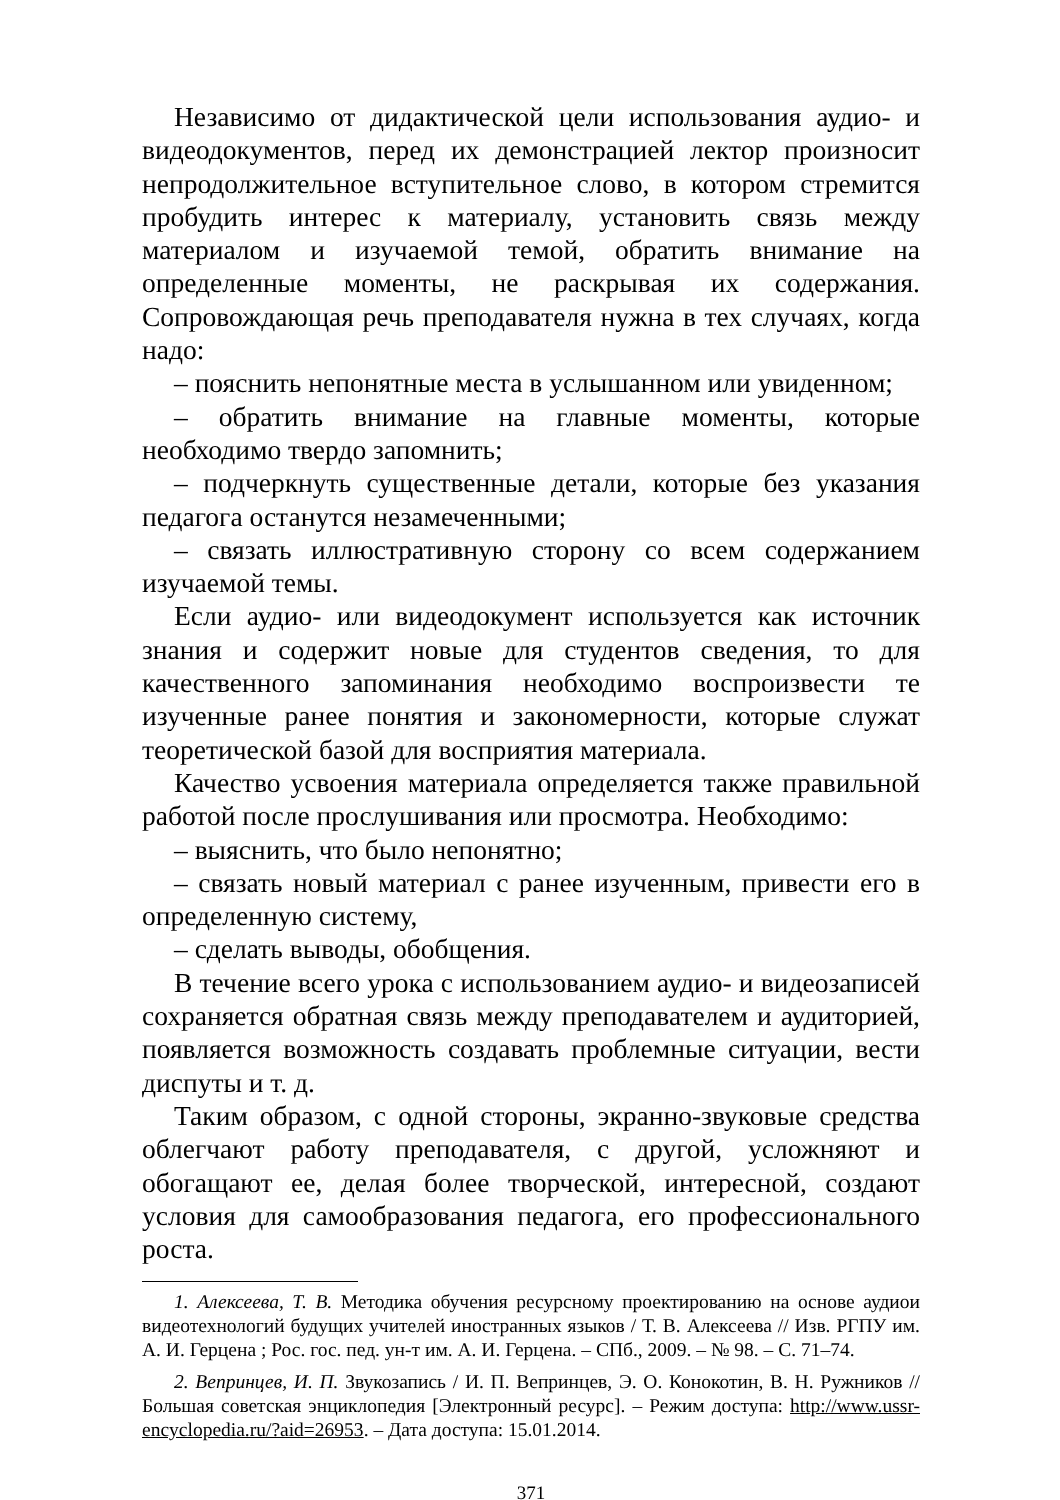Независимо от дидактической цели использования аудио- и видеодокументов, перед их демонстрацией лектор произносит непродолжительное вступительное слово, в котором стремится пробудить интерес к материалу, установить связь между материалом и изучаемой темой, обратить внимание на определенные моменты, не раскрывая их содержания. Сопровождающая речь преподавателя нужна в тех случаях, когда надо:
– пояснить непонятные места в услышанном или увиденном;
– обратить внимание на главные моменты, которые необходимо твердо запомнить;
– подчеркнуть существенные детали, которые без указания педагога останутся незамеченными;
– связать иллюстративную сторону со всем содержанием изучаемой темы.
Если аудио- или видеодокумент используется как источник знания и содержит новые для студентов сведения, то для качественного запоминания необходимо воспроизвести те изученные ранее понятия и закономерности, которые служат теоретической базой для восприятия материала.
Качество усвоения материала определяется также правильной работой после прослушивания или просмотра. Необходимо:
– выяснить, что было непонятно;
– связать новый материал с ранее изученным, привести его в определенную систему,
– сделать выводы, обобщения.
В течение всего урока с использованием аудио- и видеозаписей сохраняется обратная связь между преподавателем и аудиторией, появляется возможность создавать проблемные ситуации, вести диспуты и т. д.
Таким образом, с одной стороны, экранно-звуковые средства облегчают работу преподавателя, с другой, усложняют и обогащают ее, делая более творческой, интересной, создают условия для самообразования педагога, его профессионального роста.
1. Алексеева, Т. В. Методика обучения ресурсному проектированию на основе аудиои видеотехнологий будущих учителей иностранных языков / Т. В. Алексеева // Изв. РГПУ им. А. И. Герцена ; Рос. гос. пед. ун-т им. А. И. Герцена. – СПб., 2009. – № 98. – С. 71–74.
2. Вепринцев, И. П. Звукозапись / И. П. Вепринцев, Э. О. Конокотин, В. Н. Ружников // Большая советская энциклопедия [Электронный ресурс]. – Режим доступа: http://www.ussr-encyclopedia.ru/?aid=26953. – Дата доступа: 15.01.2014.
371